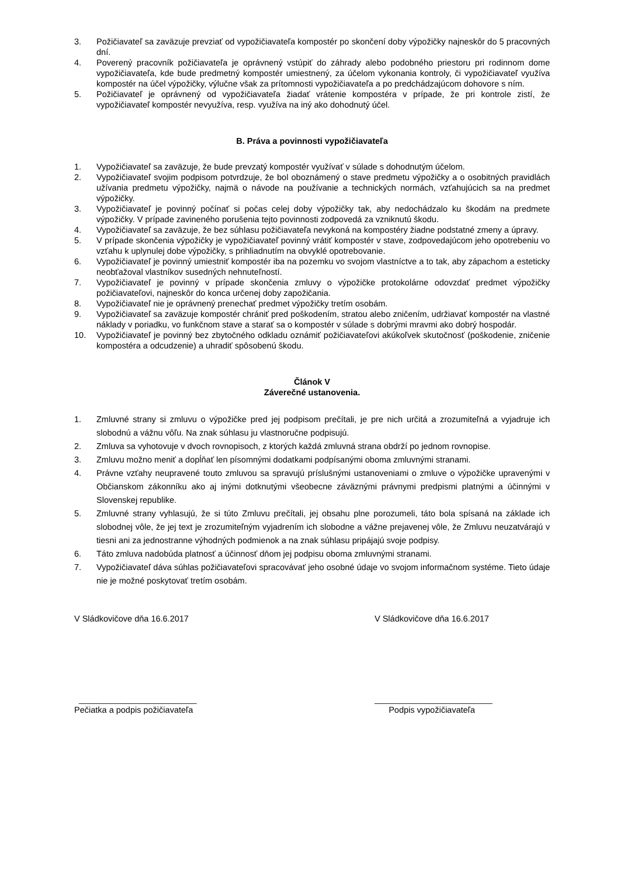3. Požičiavateľ sa zaväzuje prevziať od vypožičiavateľa kompostér po skončení doby výpožičky najneskôr do 5 pracovných dní.
4. Poverený pracovník požičiavateľa je oprávnený vstúpiť do záhrady alebo podobného priestoru pri rodinnom dome vypožičiavateľa, kde bude predmetný kompostér umiestnený, za účelom vykonania kontroly, či vypožičiavateľ využíva kompostér na účel výpožičky, výlučne však za prítomnosti vypožičiavateľa a po predchádzajúcom dohovore s ním.
5. Požičiavateľ je oprávnený od vypožičiavateľa žiadať vrátenie kompostéra v prípade, že pri kontrole zistí, že vypožičiavateľ kompostér nevyužíva, resp. využíva na iný ako dohodnutý účel.
B. Práva a povinnosti vypožičiavateľa
1. Vypožičiavateľ sa zaväzuje, že bude prevzatý kompostér využívať v súlade s dohodnutým účelom.
2. Vypožičiavateľ svojim podpisom potvrdzuje, že bol oboznámený o stave predmetu výpožičky a o osobitných pravidlách užívania predmetu výpožičky, najmä o návode na používanie a technických normách, vzťahujúcich sa na predmet výpožičky.
3. Vypožičiavateľ je povinný počínať si počas celej doby výpožičky tak, aby nedochádzalo ku škodám na predmete výpožičky. V prípade zavineného porušenia tejto povinnosti zodpovedá za vzniknutú škodu.
4. Vypožičiavateľ sa zaväzuje, že bez súhlasu požičiavateľa nevykoná na kompostéry žiadne podstatné zmeny a úpravy.
5. V prípade skončenia výpožičky je vypožičiavateľ povinný vrátiť kompostér v stave, zodpovedajúcom jeho opotrebeniu vo vzťahu k uplynulej dobe výpožičky, s prihliadnutím na obvyklé opotrebovanie.
6. Vypožičiavateľ je povinný umiestniť kompostér iba na pozemku vo svojom vlastníctve a to tak, aby zápachom a esteticky neobťažoval vlastníkov susedných nehnuteľností.
7. Vypožičiavateľ je povinný v prípade skončenia zmluvy o výpožičke protokolárne odovzdať predmet výpožičky požičiavateľovi, najneskôr do konca určenej doby zapožičania.
8. Vypožičiavateľ nie je oprávnený prenechať predmet výpožičky tretím osobám.
9. Vypožičiavateľ sa zaväzuje kompostér chrániť pred poškodením, stratou alebo zničením, udržiavať kompostér na vlastné náklady v poriadku, vo funkčnom stave a starať sa o kompostér v súlade s dobrými mravmi ako dobrý hospodár.
10. Vypožičiavateľ je povinný bez zbytočného odkladu oznámiť požičiavateľovi akúkoľvek skutočnosť (poškodenie, zničenie kompostéra a odcudzenie) a uhradiť spôsobenú škodu.
Článok V
Záverečné ustanovenia.
1. Zmluvné strany si zmluvu o výpožičke pred jej podpisom prečítali, je pre nich určitá a zrozumiteľná a vyjadruje ich slobodnú a vážnu vôľu. Na znak súhlasu ju vlastnoručne podpisujú.
2. Zmluva sa vyhotovuje v dvoch rovnopisoch, z ktorých každá zmluvná strana obdrží po jednom rovnopise.
3. Zmluvu možno meniť a dopĺňať len písomnými dodatkami podpísanými oboma zmluvnými stranami.
4. Právne vzťahy neupravené touto zmluvou sa spravujú príslušnými ustanoveniami o zmluve o výpožičke upravenými v Občianskom zákonníku ako aj inými dotknutými všeobecne záväznými právnymi predpismi platnými a účinnými v Slovenskej republike.
5. Zmluvné strany vyhlasujú, že si túto Zmluvu prečítali, jej obsahu plne porozumeli, táto bola spísaná na základe ich slobodnej vôle, že jej text je zrozumiteľným vyjadrením ich slobodne a vážne prejavenej vôle, že Zmluvu neuzatvárajú v tiesni ani za jednostranne výhodných podmienok a na znak súhlasu pripájajú svoje podpisy.
6. Táto zmluva nadobúda platnosť a účinnosť dňom jej podpisu oboma zmluvnými stranami.
7. Vypožičiavateľ dáva súhlas požičiavateľovi spracovávať jeho osobné údaje vo svojom informačnom systéme. Tieto údaje nie je možné poskytovať tretím osobám.
V Sládkovičove dňa 16.6.2017 V Sládkovičove dňa 16.6.2017
_________________________
Pečiatka a podpis požičiavateľa
_________________________
Podpis vypožičiavateľa